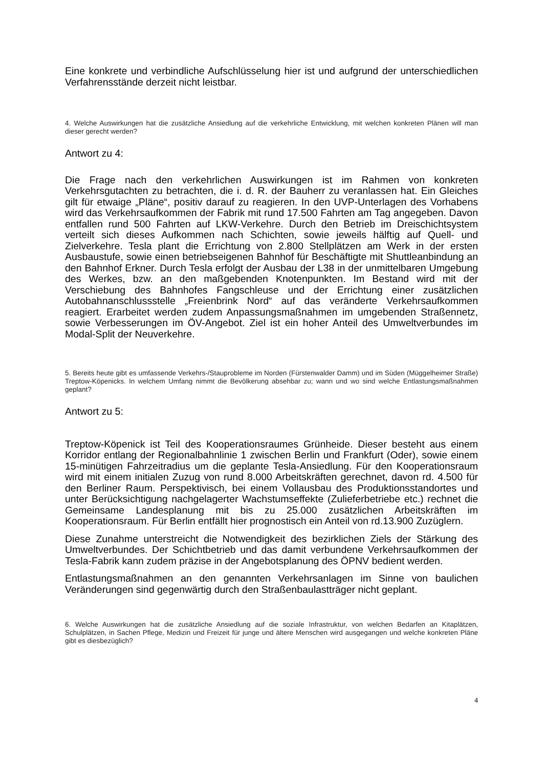Eine konkrete und verbindliche Aufschlüsselung hier ist und aufgrund der unterschiedlichen Verfahrensstände derzeit nicht leistbar.
4. Welche Auswirkungen hat die zusätzliche Ansiedlung auf die verkehrliche Entwicklung, mit welchen konkreten Plänen will man dieser gerecht werden?
Antwort zu 4:
Die Frage nach den verkehrlichen Auswirkungen ist im Rahmen von konkreten Verkehrsgutachten zu betrachten, die i. d. R. der Bauherr zu veranlassen hat. Ein Gleiches gilt für etwaige „Pläne“, positiv darauf zu reagieren. In den UVP-Unterlagen des Vorhabens wird das Verkehrsaufkommen der Fabrik mit rund 17.500 Fahrten am Tag angegeben. Davon entfallen rund 500 Fahrten auf LKW-Verkehre. Durch den Betrieb im Dreischichtsystem verteilt sich dieses Aufkommen nach Schichten, sowie jeweils hälftig auf Quell- und Zielverkehre. Tesla plant die Errichtung von 2.800 Stellplätzen am Werk in der ersten Ausbaustufe, sowie einen betriebseigenen Bahnhof für Beschäftigte mit Shuttleanbindung an den Bahnhof Erkner. Durch Tesla erfolgt der Ausbau der L38 in der unmittelbaren Umgebung des Werkes, bzw. an den maßgebenden Knotenpunkten. Im Bestand wird mit der Verschiebung des Bahnhofes Fangschleuse und der Errichtung einer zusätzlichen Autobahnanschlussstelle „Freienbrink Nord“ auf das veränderte Verkehrsaufkommen reagiert. Erarbeitet werden zudem Anpassungsmaßnahmen im umgebenden Straßennetz, sowie Verbesserungen im ÖV-Angebot. Ziel ist ein hoher Anteil des Umweltverbundes im Modal-Split der Neuverkehre.
5. Bereits heute gibt es umfassende Verkehrs-/Stauprobleme im Norden (Fürstenwalder Damm) und im Süden (Müggelheimer Straße) Treptow-Köpenicks. In welchem Umfang nimmt die Bevölkerung absehbar zu; wann und wo sind welche Entlastungsmaßnahmen geplant?
Antwort zu 5:
Treptow-Köpenick ist Teil des Kooperationsraumes Grünheide. Dieser besteht aus einem Korridor entlang der Regionalbahnlinie 1 zwischen Berlin und Frankfurt (Oder), sowie einem 15-minütigen Fahrzeitradius um die geplante Tesla-Ansiedlung. Für den Kooperationsraum wird mit einem initialen Zuzug von rund 8.000 Arbeitskräften gerechnet, davon rd. 4.500 für den Berliner Raum. Perspektivisch, bei einem Vollausbau des Produktionsstandortes und unter Berücksichtigung nachgelagerter Wachstumseffekte (Zulieferbetriebe etc.) rechnet die Gemeinsame Landesplanung mit bis zu 25.000 zusätzlichen Arbeitskräften im Kooperationsraum. Für Berlin entfällt hier prognostisch ein Anteil von rd.13.900 Zuzüglern.
Diese Zunahme unterstreicht die Notwendigkeit des bezirklichen Ziels der Stärkung des Umweltverbundes. Der Schichtbetrieb und das damit verbundene Verkehrsaufkommen der Tesla-Fabrik kann zudem präzise in der Angebotsplanung des ÖPNV bedient werden.
Entlastungsmaßnahmen an den genannten Verkehrsanlagen im Sinne von baulichen Veränderungen sind gegenwärtig durch den Straßenbaulastträger nicht geplant.
6. Welche Auswirkungen hat die zusätzliche Ansiedlung auf die soziale Infrastruktur, von welchen Bedarfen an Kitaplätzen, Schulplätzen, in Sachen Pflege, Medizin und Freizeit für junge und ältere Menschen wird ausgegangen und welche konkreten Pläne gibt es diesbezüglich?
4